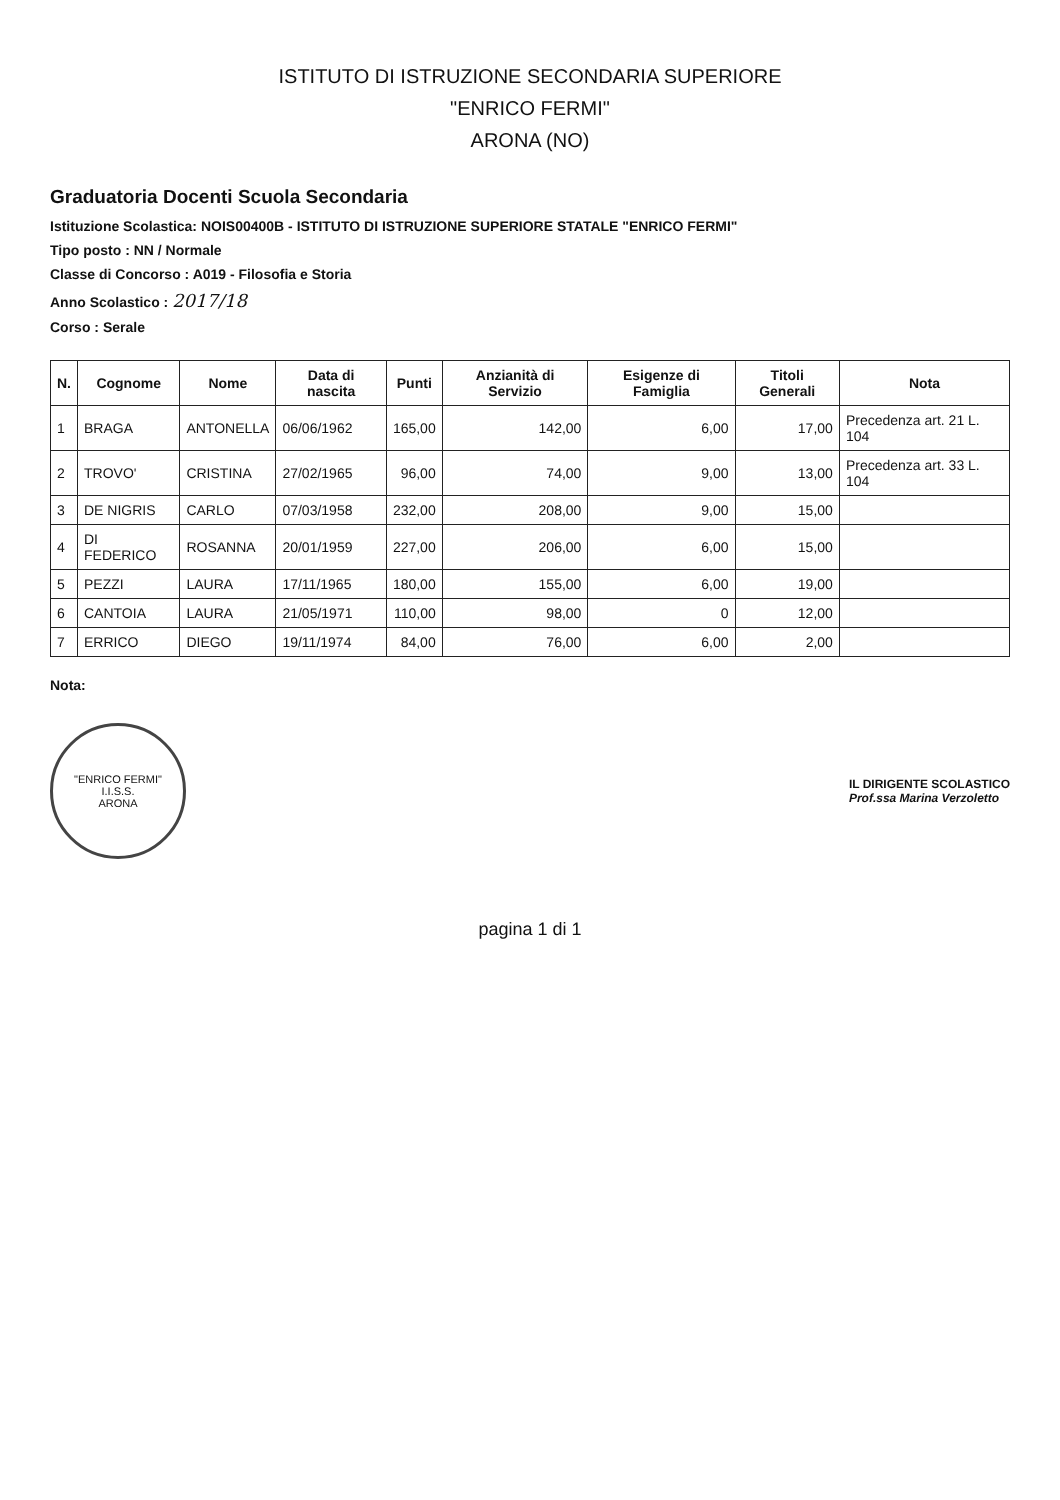ISTITUTO DI ISTRUZIONE SECONDARIA SUPERIORE
"ENRICO FERMI"
ARONA (NO)
Graduatoria Docenti Scuola Secondaria
Istituzione Scolastica: NOIS00400B - ISTITUTO DI ISTRUZIONE SUPERIORE STATALE "ENRICO FERMI"
Tipo posto : NN / Normale
Classe di Concorso : A019 - Filosofia e Storia
Anno Scolastico : 2017/18
Corso : Serale
| N. | Cognome | Nome | Data di nascita | Punti | Anzianità di Servizio | Esigenze di Famiglia | Titoli Generali | Nota |
| --- | --- | --- | --- | --- | --- | --- | --- | --- |
| 1 | BRAGA | ANTONELLA | 06/06/1962 | 165,00 | 142,00 | 6,00 | 17,00 | Precedenza art. 21 L. 104 |
| 2 | TROVO' | CRISTINA | 27/02/1965 | 96,00 | 74,00 | 9,00 | 13,00 | Precedenza art. 33 L. 104 |
| 3 | DE NIGRIS | CARLO | 07/03/1958 | 232,00 | 208,00 | 9,00 | 15,00 | |
| 4 | DI FEDERICO | ROSANNA | 20/01/1959 | 227,00 | 206,00 | 6,00 | 15,00 | |
| 5 | PEZZI | LAURA | 17/11/1965 | 180,00 | 155,00 | 6,00 | 19,00 | |
| 6 | CANTOIA | LAURA | 21/05/1971 | 110,00 | 98,00 | 0 | 12,00 | |
| 7 | ERRICO | DIEGO | 19/11/1974 | 84,00 | 76,00 | 6,00 | 2,00 | |
Nota:
"ENRICO FERMI"
I.I.S.S.
ARONA
IL DIRIGENTE SCOLASTICO
Prof.ssa Marina Verzoletto
pagina 1 di 1